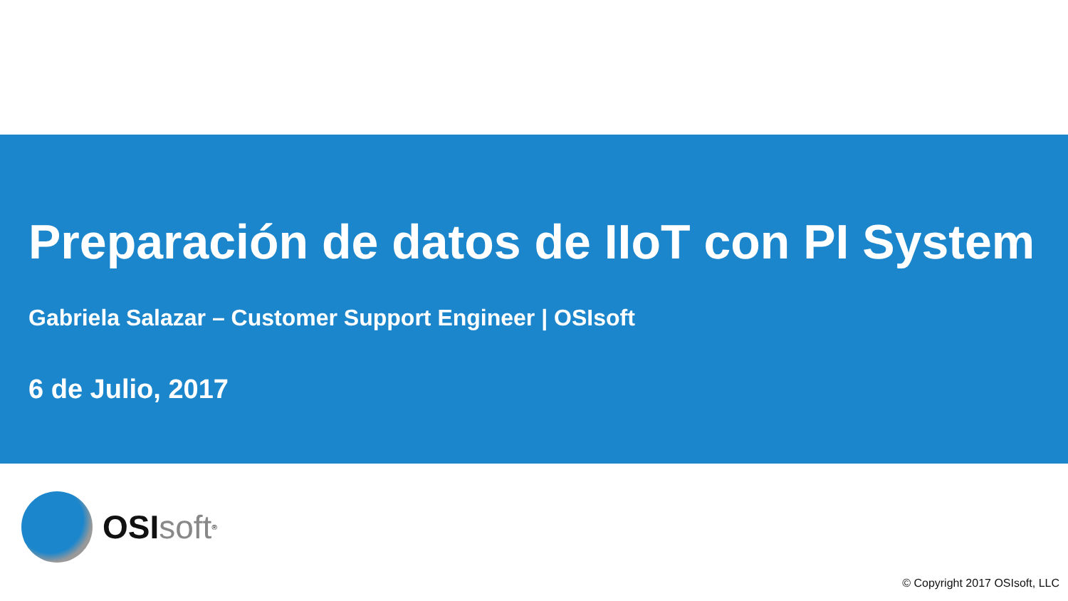Preparación de datos de IIoT con PI System
Gabriela Salazar – Customer Support Engineer | OSIsoft
6 de Julio, 2017
OSI soft<sup>®</sup>
© Copyright 2017 OSIsoft, LLC